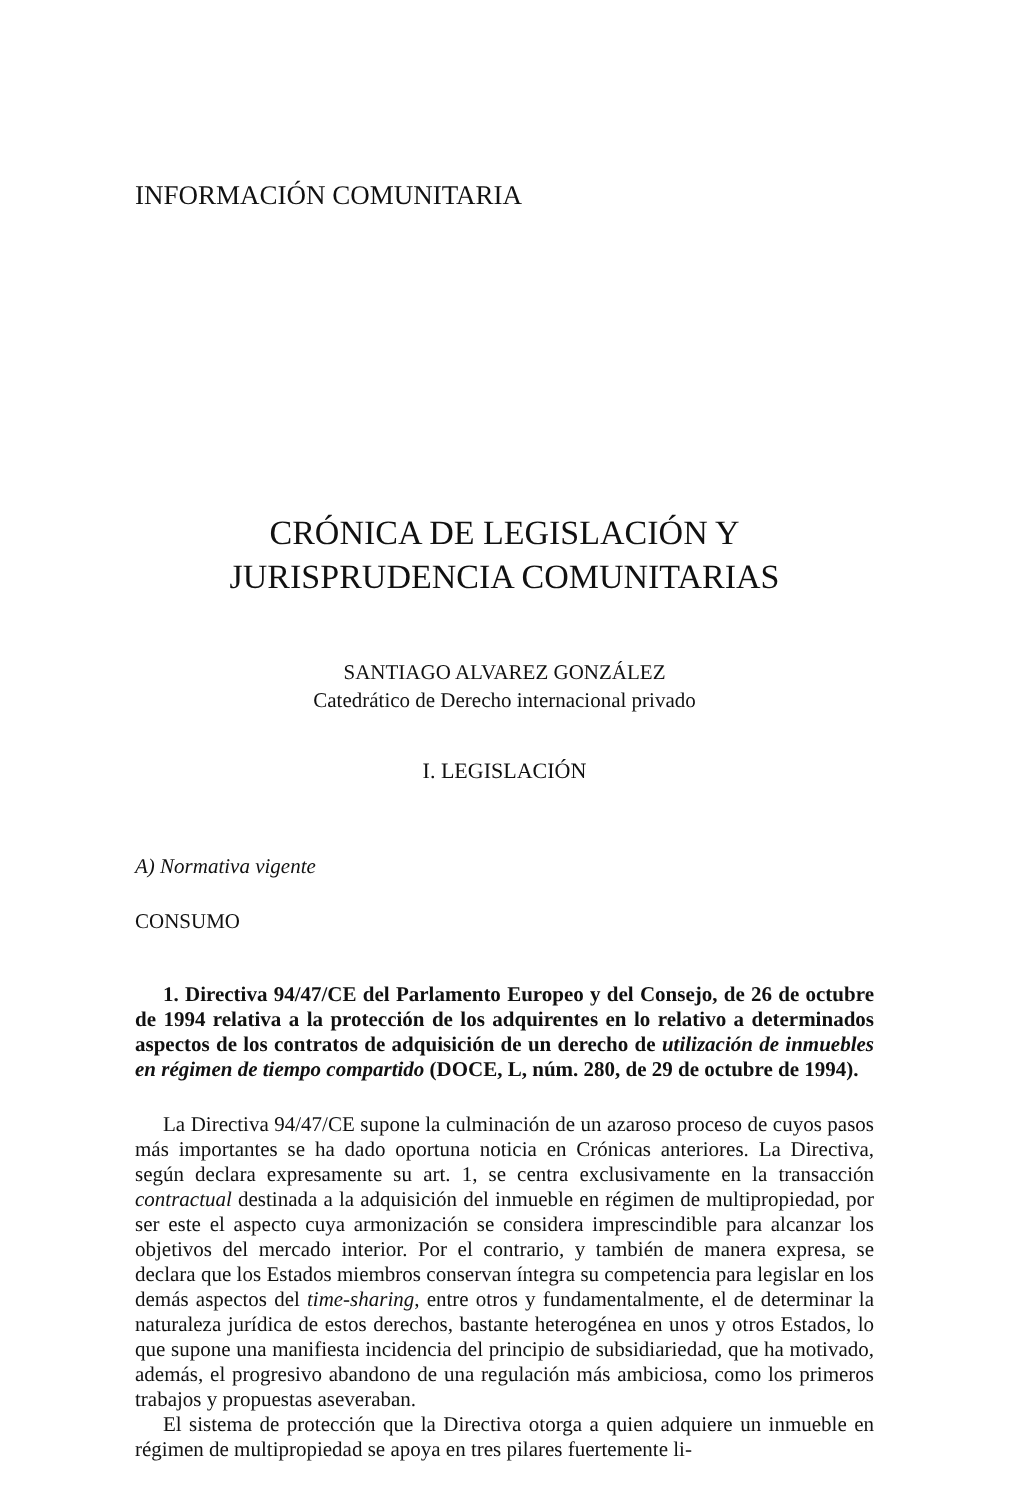INFORMACIÓN COMUNITARIA
CRÓNICA DE LEGISLACIÓN Y
JURISPRUDENCIA COMUNITARIAS
SANTIAGO ALVAREZ GONZÁLEZ
Catedrático de Derecho internacional privado
I. LEGISLACIÓN
A) Normativa vigente
CONSUMO
1. Directiva 94/47/CE del Parlamento Europeo y del Consejo, de 26 de octubre de 1994 relativa a la protección de los adquirentes en lo relativo a determinados aspectos de los contratos de adquisición de un derecho de utilización de inmuebles en régimen de tiempo compartido (DOCE, L, núm. 280, de 29 de octubre de 1994).
La Directiva 94/47/CE supone la culminación de un azaroso proceso de cuyos pasos más importantes se ha dado oportuna noticia en Crónicas anteriores. La Directiva, según declara expresamente su art. 1, se centra exclusivamente en la transacción contractual destinada a la adquisición del inmueble en régimen de multipropiedad, por ser este el aspecto cuya armonización se considera imprescindible para alcanzar los objetivos del mercado interior. Por el contrario, y también de manera expresa, se declara que los Estados miembros conservan íntegra su competencia para legislar en los demás aspectos del time-sharing, entre otros y fundamentalmente, el de determinar la naturaleza jurídica de estos derechos, bastante heterogénea en unos y otros Estados, lo que supone una manifiesta incidencia del principio de subsidiariedad, que ha motivado, además, el progresivo abandono de una regulación más ambiciosa, como los primeros trabajos y propuestas aseveraban.
El sistema de protección que la Directiva otorga a quien adquiere un inmueble en régimen de multipropiedad se apoya en tres pilares fuertemente li-